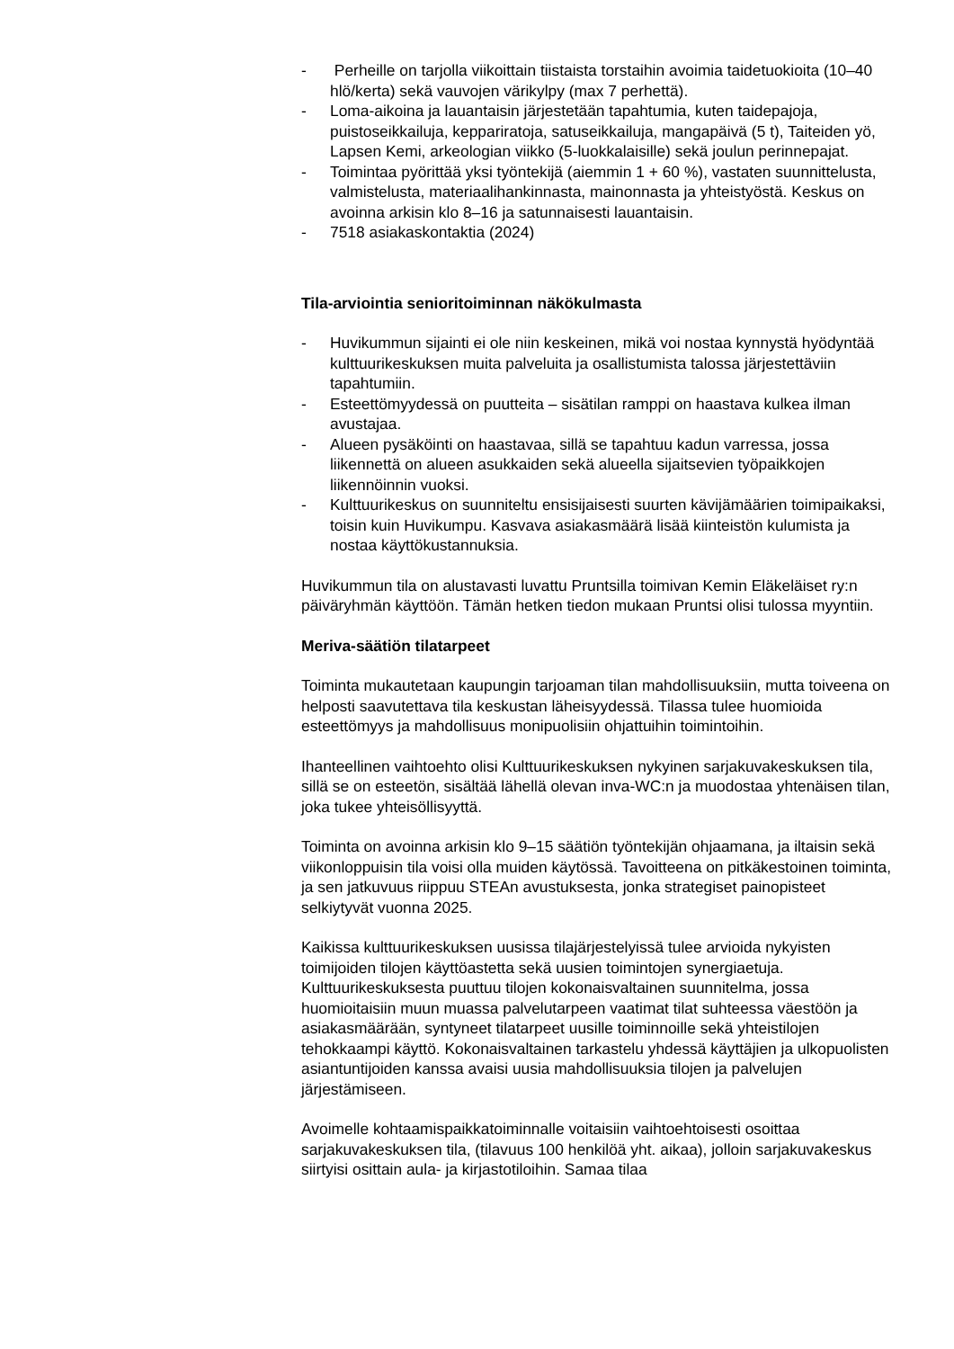- Perheille on tarjolla viikoittain tiistaista torstaihin avoimia taidetuokioita (10–40 hlö/kerta) sekä vauvojen värikylpy (max 7 perhettä).
- Loma-aikoina ja lauantaisin järjestetään tapahtumia, kuten taidepajoja, puistoseikkailuja, keppariratoja, satuseikkailuja, mangapäivä (5 t), Taiteiden yö, Lapsen Kemi, arkeologian viikko (5-luokkalaisille) sekä joulun perinnepajat.
- Toimintaa pyörittää yksi työntekijä (aiemmin 1 + 60 %), vastaten suunnittelusta, valmistelusta, materiaalihankinnasta, mainonnasta ja yhteistyöstä. Keskus on avoinna arkisin klo 8–16 ja satunnaisesti lauantaisin.
- 7518 asiakaskontaktia (2024)
Tila-arviointia senioritoiminnan näkökulmasta
- Huvikummun sijainti ei ole niin keskeinen, mikä voi nostaa kynnystä hyödyntää kulttuurikeskuksen muita palveluita ja osallistumista talossa järjestettäviin tapahtumiin.
- Esteettömyydessä on puutteita – sisätilan ramppi on haastava kulkea ilman avustajaa.
- Alueen pysäköinti on haastavaa, sillä se tapahtuu kadun varressa, jossa liikennettä on alueen asukkaiden sekä alueella sijaitsevien työpaikkojen liikennöinnin vuoksi.
- Kulttuurikeskus on suunniteltu ensisijaisesti suurten kävijämäärien toimipaikaksi, toisin kuin Huvikumpu. Kasvava asiakasmäärä lisää kiinteistön kulumista ja nostaa käyttökustannuksia.
Huvikummun tila on alustavasti luvattu Pruntsilla toimivan Kemin Eläkeläiset ry:n päiväryhmän käyttöön. Tämän hetken tiedon mukaan Pruntsi olisi tulossa myyntiin.
Meriva-säätiön tilatarpeet
Toiminta mukautetaan kaupungin tarjoaman tilan mahdollisuuksiin, mutta toiveena on helposti saavutettava tila keskustan läheisyydessä. Tilassa tulee huomioida esteettömyys ja mahdollisuus monipuolisiin ohjattuihin toimintoihin.
Ihanteellinen vaihtoehto olisi Kulttuurikeskuksen nykyinen sarjakuvakeskuksen tila, sillä se on esteetön, sisältää lähellä olevan inva-WC:n ja muodostaa yhtenäisen tilan, joka tukee yhteisöllisyyttä.
Toiminta on avoinna arkisin klo 9–15 säätiön työntekijän ohjaamana, ja iltaisin sekä viikonloppuisin tila voisi olla muiden käytössä. Tavoitteena on pitkäkestoinen toiminta, ja sen jatkuvuus riippuu STEAn avustuksesta, jonka strategiset painopisteet selkiytyvät vuonna 2025.
Kaikissa kulttuurikeskuksen uusissa tilajärjestelyissä tulee arvioida nykyisten toimijoiden tilojen käyttöastetta sekä uusien toimintojen synergiaetuja. Kulttuurikeskuksesta puuttuu tilojen kokonaisvaltainen suunnitelma, jossa huomioitaisiin muun muassa palvelutarpeen vaatimat tilat suhteessa väestöön ja asiakasmäärään, syntyneet tilatarpeet uusille toiminnoille sekä yhteistilojen tehokkaampi käyttö. Kokonaisvaltainen tarkastelu yhdessä käyttäjien ja ulkopuolisten asiantuntijoiden kanssa avaisi uusia mahdollisuuksia tilojen ja palvelujen järjestämiseen.
Avoimelle kohtaamispaikkatoiminnalle voitaisiin vaihtoehtoisesti osoittaa sarjakuvakeskuksen tila, (tilavuus 100 henkilöä yht. aikaa), jolloin sarjakuvakeskus siirtyisi osittain aula- ja kirjastotiloihin. Samaa tilaa